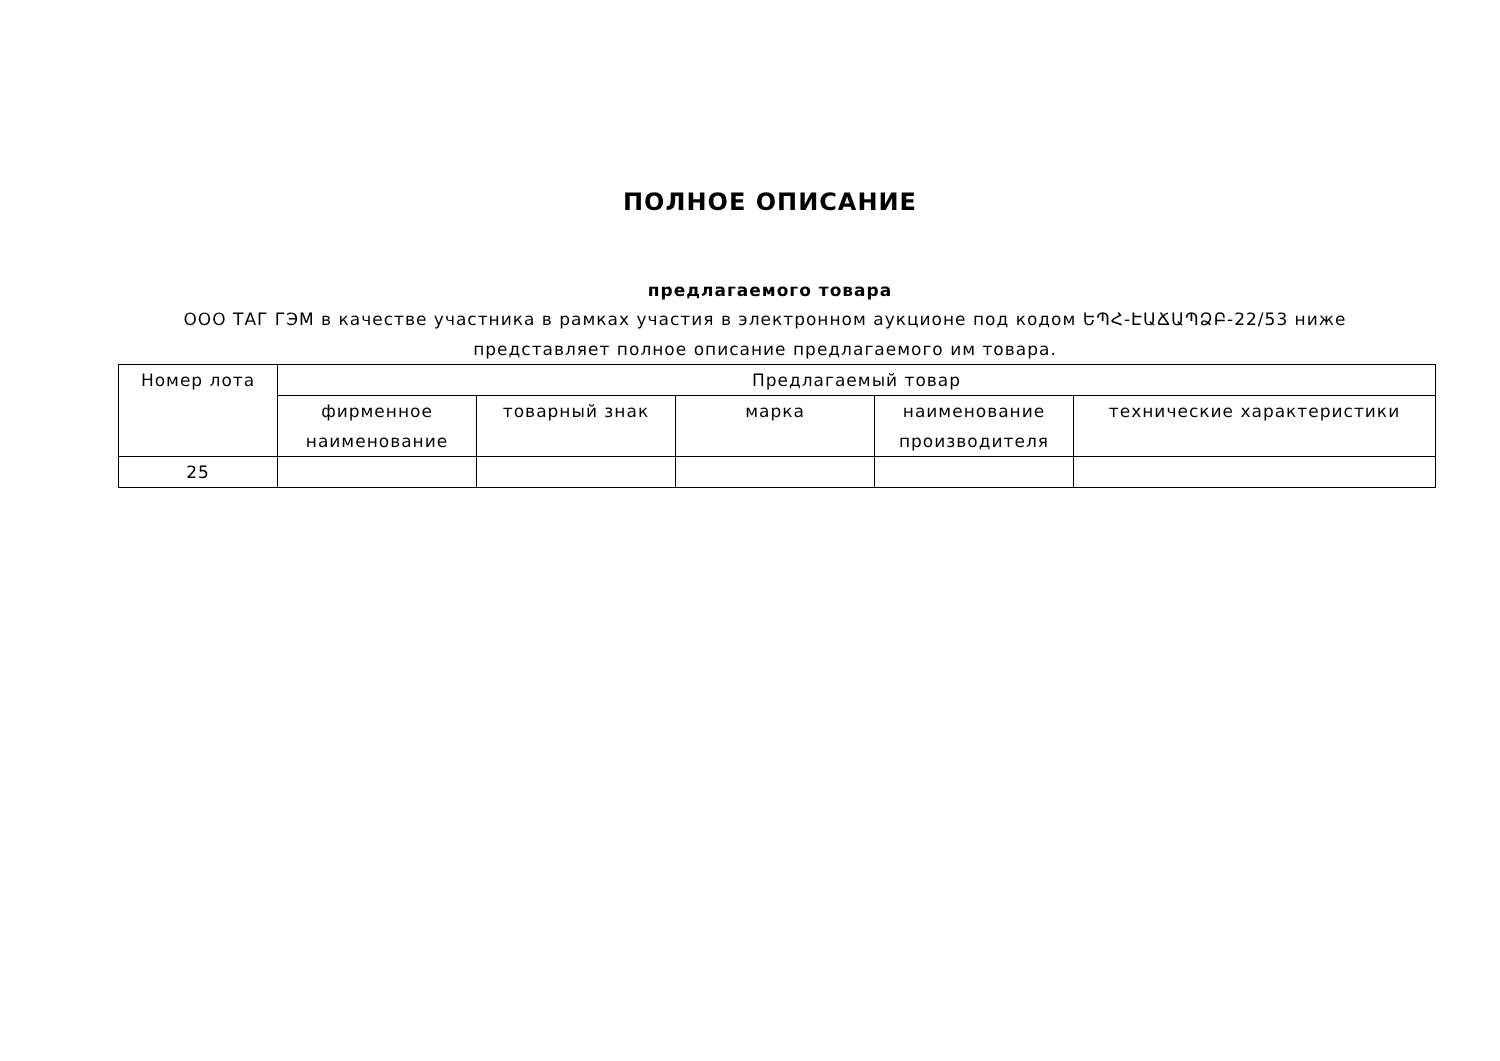ПОЛНОЕ ОПИСАНИЕ
предлагаемого товара
ООО ТАГ ГЭМ в качестве участника в рамках участия в электронном аукционе под кодом ԵՊՀ-ԷԱՃԱՊՁԲ-22/53 ниже представляет полное описание предлагаемого им товара.
| Номер лота | Предлагаемый товар | | | | |
| --- | --- | --- | --- | --- | --- |
| | фирменное наименование | товарный знак | марка | наименование производителя | технические характеристики |
| 25 | | | | | |